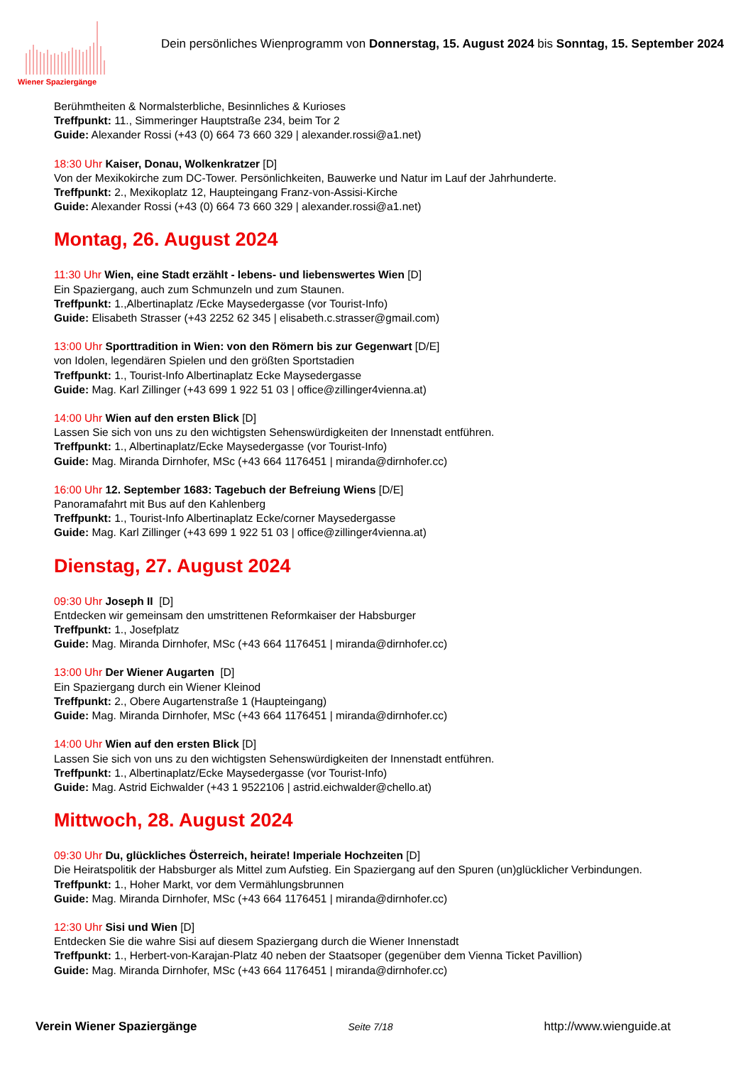Wiener Spaziergänge
Dein persönliches Wienprogramm von Donnerstag, 15. August 2024 bis Sonntag, 15. September 2024
Berühmtheiten & Normalsterbliche, Besinnliches & Kurioses
Treffpunkt: 11., Simmeringer Hauptstraße 234, beim Tor 2
Guide: Alexander Rossi (+43 (0) 664 73 660 329 | alexander.rossi@a1.net)
18:30 Uhr Kaiser, Donau, Wolkenkratzer [D]
Von der Mexikokirche zum DC-Tower. Persönlichkeiten, Bauwerke und Natur im Lauf der Jahrhunderte.
Treffpunkt: 2., Mexikoplatz 12, Haupteingang Franz-von-Assisi-Kirche
Guide: Alexander Rossi (+43 (0) 664 73 660 329 | alexander.rossi@a1.net)
Montag, 26. August 2024
11:30 Uhr Wien, eine Stadt erzählt - lebens- und liebenswertes Wien [D]
Ein Spaziergang, auch zum Schmunzeln und zum Staunen.
Treffpunkt: 1.,Albertinaplatz /Ecke Maysedergasse (vor Tourist-Info)
Guide: Elisabeth Strasser (+43 2252 62 345 | elisabeth.c.strasser@gmail.com)
13:00 Uhr Sporttradition in Wien: von den Römern bis zur Gegenwart [D/E]
von Idolen, legendären Spielen und den größten Sportstadien
Treffpunkt: 1., Tourist-Info Albertinaplatz Ecke Maysedergasse
Guide: Mag. Karl Zillinger (+43 699 1 922 51 03 | office@zillinger4vienna.at)
14:00 Uhr Wien auf den ersten Blick [D]
Lassen Sie sich von uns zu den wichtigsten Sehenswürdigkeiten der Innenstadt entführen.
Treffpunkt: 1., Albertinaplatz/Ecke Maysedergasse (vor Tourist-Info)
Guide: Mag. Miranda Dirnhofer, MSc (+43 664 1176451 | miranda@dirnhofer.cc)
16:00 Uhr 12. September 1683: Tagebuch der Befreiung Wiens [D/E]
Panoramafahrt mit Bus auf den Kahlenberg
Treffpunkt: 1., Tourist-Info Albertinaplatz Ecke/corner Maysedergasse
Guide: Mag. Karl Zillinger (+43 699 1 922 51 03 | office@zillinger4vienna.at)
Dienstag, 27. August 2024
09:30 Uhr Joseph II [D]
Entdecken wir gemeinsam den umstrittenen Reformkaiser der Habsburger
Treffpunkt: 1., Josefplatz
Guide: Mag. Miranda Dirnhofer, MSc (+43 664 1176451 | miranda@dirnhofer.cc)
13:00 Uhr Der Wiener Augarten [D]
Ein Spaziergang durch ein Wiener Kleinod
Treffpunkt: 2., Obere Augartenstraße 1 (Haupteingang)
Guide: Mag. Miranda Dirnhofer, MSc (+43 664 1176451 | miranda@dirnhofer.cc)
14:00 Uhr Wien auf den ersten Blick [D]
Lassen Sie sich von uns zu den wichtigsten Sehenswürdigkeiten der Innenstadt entführen.
Treffpunkt: 1., Albertinaplatz/Ecke Maysedergasse (vor Tourist-Info)
Guide: Mag. Astrid Eichwalder (+43 1 9522106 | astrid.eichwalder@chello.at)
Mittwoch, 28. August 2024
09:30 Uhr Du, glückliches Österreich, heirate! Imperiale Hochzeiten [D]
Die Heiratspolitik der Habsburger als Mittel zum Aufstieg. Ein Spaziergang auf den Spuren (un)glücklicher Verbindungen.
Treffpunkt: 1., Hoher Markt, vor dem Vermählungsbrunnen
Guide: Mag. Miranda Dirnhofer, MSc (+43 664 1176451 | miranda@dirnhofer.cc)
12:30 Uhr Sisi und Wien [D]
Entdecken Sie die wahre Sisi auf diesem Spaziergang durch die Wiener Innenstadt
Treffpunkt: 1., Herbert-von-Karajan-Platz 40 neben der Staatsoper (gegenüber dem Vienna Ticket Pavillion)
Guide: Mag. Miranda Dirnhofer, MSc (+43 664 1176451 | miranda@dirnhofer.cc)
Verein Wiener Spaziergänge Seite 7/18 http://www.wienguide.at